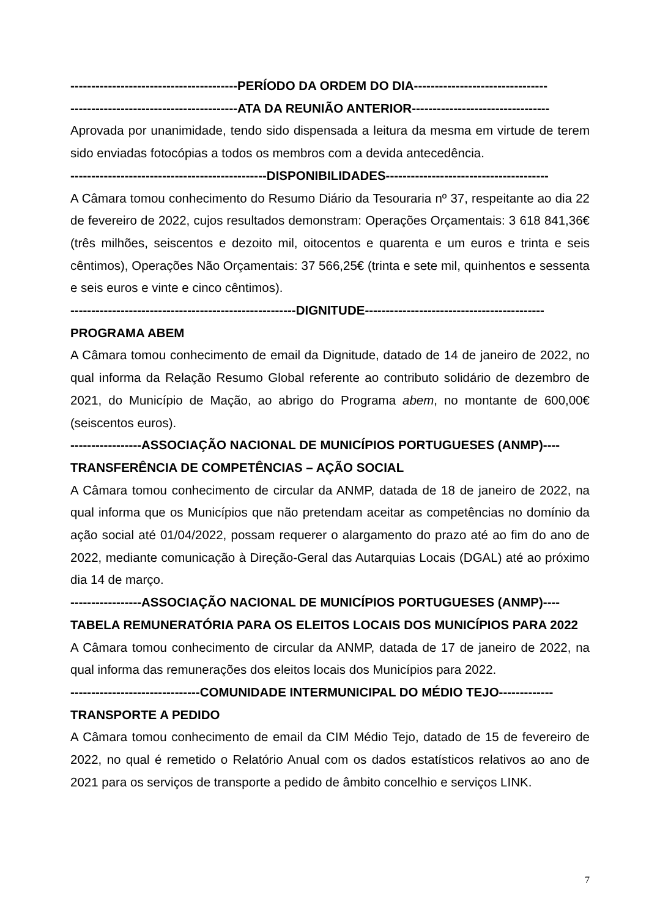----------------------------------------PERÍODO DA ORDEM DO DIA--------------------------------
----------------------------------------ATA DA REUNIÃO ANTERIOR---------------------------------
Aprovada por unanimidade, tendo sido dispensada a leitura da mesma em virtude de terem sido enviadas fotocópias a todos os membros com a devida antecedência.
-----------------------------------------------DISPONIBILIDADES---------------------------------------
A Câmara tomou conhecimento do Resumo Diário da Tesouraria nº 37, respeitante ao dia 22 de fevereiro de 2022, cujos resultados demonstram: Operações Orçamentais: 3 618 841,36€ (três milhões, seiscentos e dezoito mil, oitocentos e quarenta e um euros e trinta e seis cêntimos), Operações Não Orçamentais: 37 566,25€ (trinta e sete mil, quinhentos e sessenta e seis euros e vinte e cinco cêntimos).
------------------------------------------------------DIGNITUDE-------------------------------------------
PROGRAMA ABEM
A Câmara tomou conhecimento de email da Dignitude, datado de 14 de janeiro de 2022, no qual informa da Relação Resumo Global referente ao contributo solidário de dezembro de 2021, do Município de Mação, ao abrigo do Programa abem, no montante de 600,00€ (seiscentos euros).
-----------------ASSOCIAÇÃO NACIONAL DE MUNICÍPIOS PORTUGUESES (ANMP)----
TRANSFERÊNCIA DE COMPETÊNCIAS – AÇÃO SOCIAL
A Câmara tomou conhecimento de circular da ANMP, datada de 18 de janeiro de 2022, na qual informa que os Municípios que não pretendam aceitar as competências no domínio da ação social até 01/04/2022, possam requerer o alargamento do prazo até ao fim do ano de 2022, mediante comunicação à Direção-Geral das Autarquias Locais (DGAL) até ao próximo dia 14 de março.
-----------------ASSOCIAÇÃO NACIONAL DE MUNICÍPIOS PORTUGUESES (ANMP)----
TABELA REMUNERATÓRIA PARA OS ELEITOS LOCAIS DOS MUNICÍPIOS PARA 2022
A Câmara tomou conhecimento de circular da ANMP, datada de 17 de janeiro de 2022, na qual informa das remunerações dos eleitos locais dos Municípios para 2022.
-------------------------------COMUNIDADE INTERMUNICIPAL DO MÉDIO TEJO-------------
TRANSPORTE A PEDIDO
A Câmara tomou conhecimento de email da CIM Médio Tejo, datado de 15 de fevereiro de 2022, no qual é remetido o Relatório Anual com os dados estatísticos relativos ao ano de 2021 para os serviços de transporte a pedido de âmbito concelhio e serviços LINK.
7